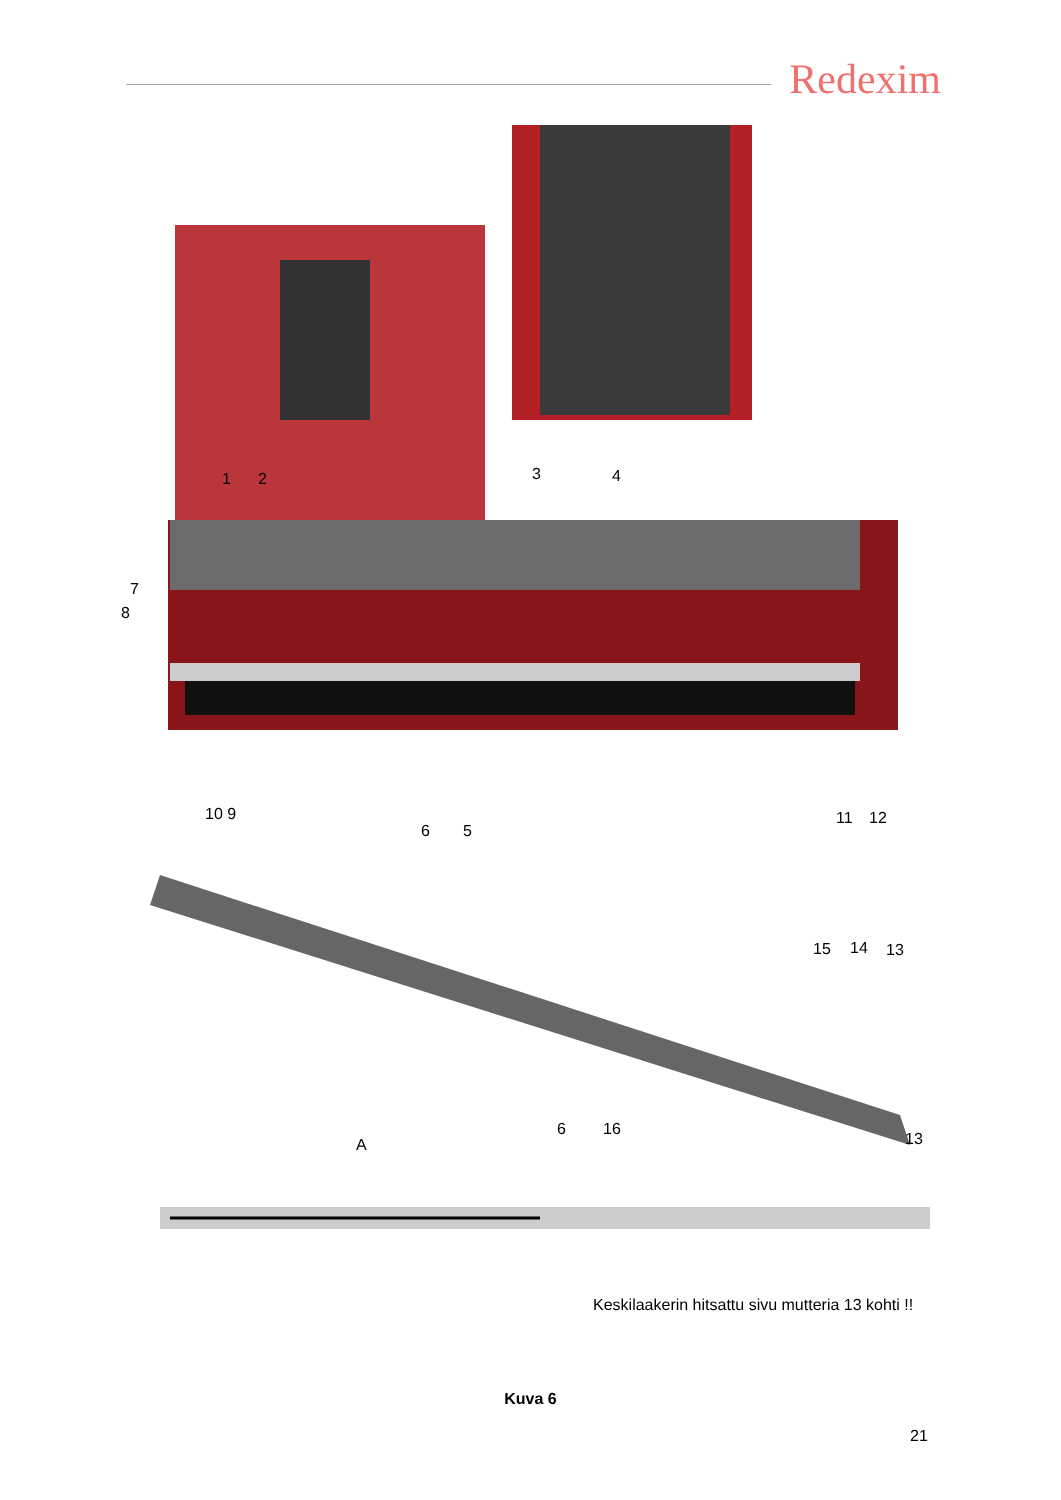Redexim
1 2 3 4
7
8
10 9
6 5
11 12
15 14 13
A
6 16
13
Keskilaakerin hitsattu sivu mutteria 13 kohti !!
Kuva 6
21